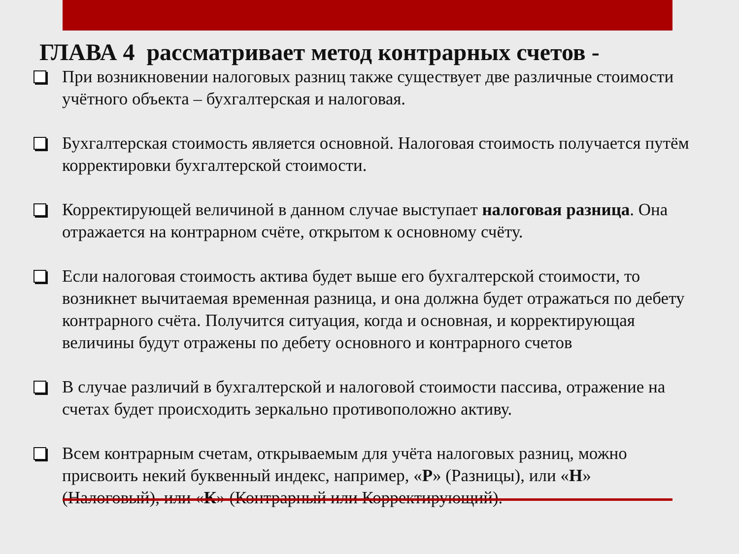ГЛАВА 4 рассматривает метод контрарных счетов -
При возникновении налоговых разниц также существует две различные стоимости учётного объекта – бухгалтерская и налоговая.
Бухгалтерская стоимость является основной. Налоговая стоимость получается путём корректировки бухгалтерской стоимости.
Корректирующей величиной в данном случае выступает налоговая разница. Она отражается на контрарном счёте, открытом к основному счёту.
Если налоговая стоимость актива будет выше его бухгалтерской стоимости, то возникнет вычитаемая временная разница, и она должна будет отражаться по дебету контрарного счёта. Получится ситуация, когда и основная, и корректирующая величины будут отражены по дебету основного и контрарного счетов
В случае различий в бухгалтерской и налоговой стоимости пассива, отражение на счетах будет происходить зеркально противоположно активу.
Всем контрарным счетам, открываемым для учёта налоговых разниц, можно присвоить некий буквенный индекс, например, «Р» (Разницы), или «Н» (Налоговый), или «К» (Контрарный или Корректирующий).